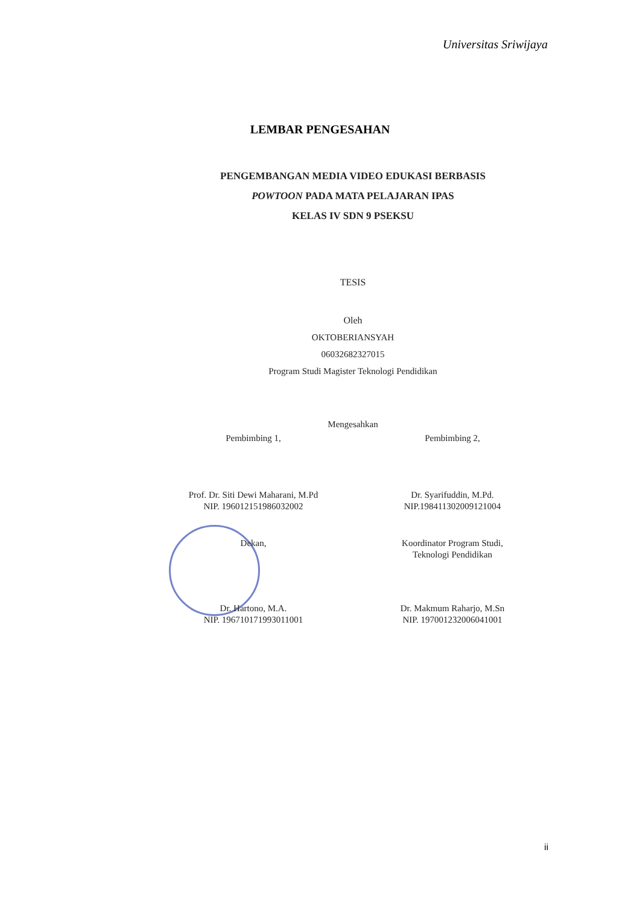Universitas Sriwijaya
LEMBAR PENGESAHAN
PENGEMBANGAN MEDIA VIDEO EDUKASI BERBASIS
POWTOON PADA MATA PELAJARAN IPAS
KELAS IV SDN 9 PSEKSU
TESIS
Oleh
OKTOBERIANSYAH
06032682327015
Program Studi Magister Teknologi Pendidikan
Mengesahkan
Pembimbing 1, Pembimbing 2,
Prof. Dr. Siti Dewi Maharani, M.Pd
NIP. 196012151986032002
Dr. Syarifuddin, M.Pd.
NIP.198411302009121004
Dekan, Koordinator Program Studi,
Teknologi Pendidikan
Dr. Hartono, M.A.
NIP. 196710171993011001
Dr. Makmum Raharjo, M.Sn
NIP. 197001232006041001
ii